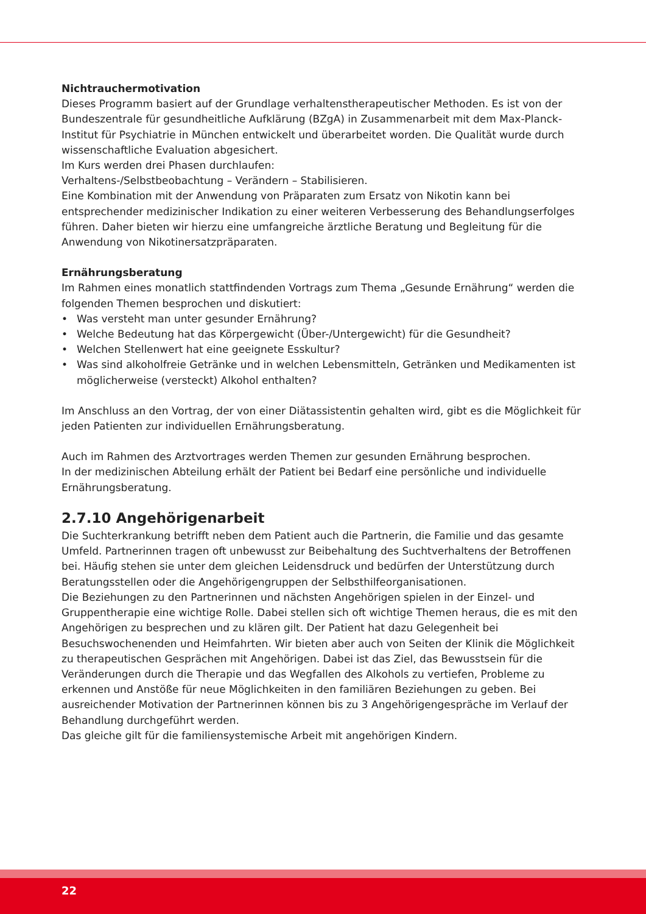Nichtrauchermotivation
Dieses Programm basiert auf der Grundlage verhaltenstherapeutischer Methoden. Es ist von der Bundeszentrale für gesundheitliche Aufklärung (BZgA) in Zusammenarbeit mit dem Max-Planck-Institut für Psychiatrie in München entwickelt und überarbeitet worden. Die Qualität wurde durch wissenschaftliche Evaluation abgesichert.
Im Kurs werden drei Phasen durchlaufen:
Verhaltens-/Selbstbeobachtung – Verändern – Stabilisieren.
Eine Kombination mit der Anwendung von Präparaten zum Ersatz von Nikotin kann bei entsprechender medizinischer Indikation zu einer weiteren Verbesserung des Behandlungserfolges führen. Daher bieten wir hierzu eine umfangreiche ärztliche Beratung und Begleitung für die Anwendung von Nikotinersatzpräparaten.
Ernährungsberatung
Im Rahmen eines monatlich stattfindenden Vortrags zum Thema „Gesunde Ernährung“ werden die folgenden Themen besprochen und diskutiert:
• Was versteht man unter gesunder Ernährung?
• Welche Bedeutung hat das Körpergewicht (Über-/Untergewicht) für die Gesundheit?
• Welchen Stellenwert hat eine geeignete Esskultur?
• Was sind alkoholfreie Getränke und in welchen Lebensmitteln, Getränken und Medikamenten ist möglicherweise (versteckt) Alkohol enthalten?
Im Anschluss an den Vortrag, der von einer Diätassistentin gehalten wird, gibt es die Möglichkeit für jeden Patienten zur individuellen Ernährungsberatung.
Auch im Rahmen des Arztvortrages werden Themen zur gesunden Ernährung besprochen.
In der medizinischen Abteilung erhält der Patient bei Bedarf eine persönliche und individuelle Ernährungsberatung.
2.7.10 Angehörigenarbeit
Die Suchterkrankung betrifft neben dem Patient auch die Partnerin, die Familie und das gesamte Umfeld. Partnerinnen tragen oft unbewusst zur Beibehaltung des Suchtverhaltens der Betroffenen bei. Häufig stehen sie unter dem gleichen Leidensdruck und bedürfen der Unterstützung durch Beratungsstellen oder die Angehörigengruppen der Selbsthilfeorganisationen.
Die Beziehungen zu den Partnerinnen und nächsten Angehörigen spielen in der Einzel- und Gruppentherapie eine wichtige Rolle. Dabei stellen sich oft wichtige Themen heraus, die es mit den Angehörigen zu besprechen und zu klären gilt. Der Patient hat dazu Gelegenheit bei Besuchswochenenden und Heimfahrten. Wir bieten aber auch von Seiten der Klinik die Möglichkeit zu therapeutischen Gesprächen mit Angehörigen. Dabei ist das Ziel, das Bewusstsein für die Veränderungen durch die Therapie und das Wegfallen des Alkohols zu vertiefen, Probleme zu erkennen und Anstöße für neue Möglichkeiten in den familiären Beziehungen zu geben. Bei ausreichender Motivation der Partnerinnen können bis zu 3 Angehörigengespräche im Verlauf der Behandlung durchgeführt werden.
Das gleiche gilt für die familiensystemische Arbeit mit angehörigen Kindern.
22